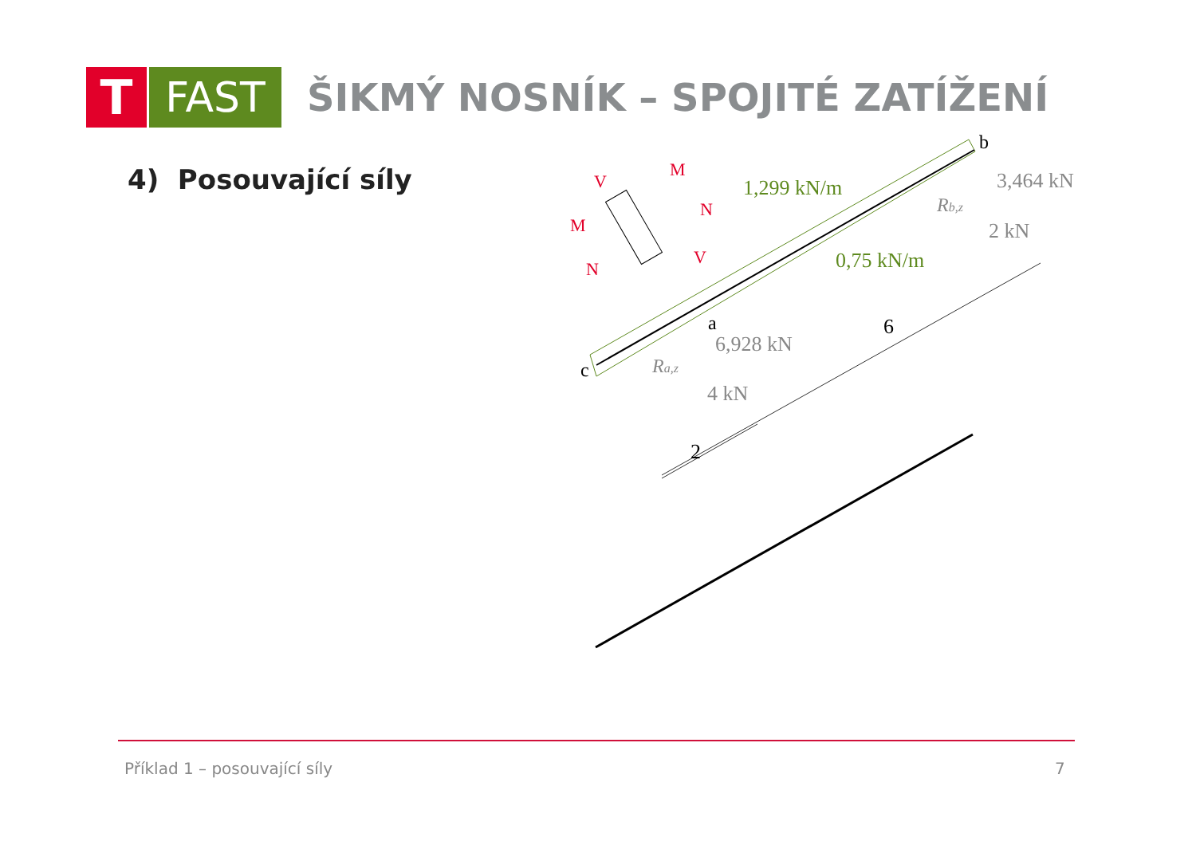T
FAST
ŠIKMÝ NOSNÍK – SPOJITÉ ZATÍŽENÍ
4) Posouvající síly
1,299 kN/m
0,75 kN/m
b
3,464 kN
Rb,z
2 kN
a
6,928 kN
Ra,z
4 kN
c
6
2
V
M
M
N
N
V
Příklad 1 – posouvající síly 7